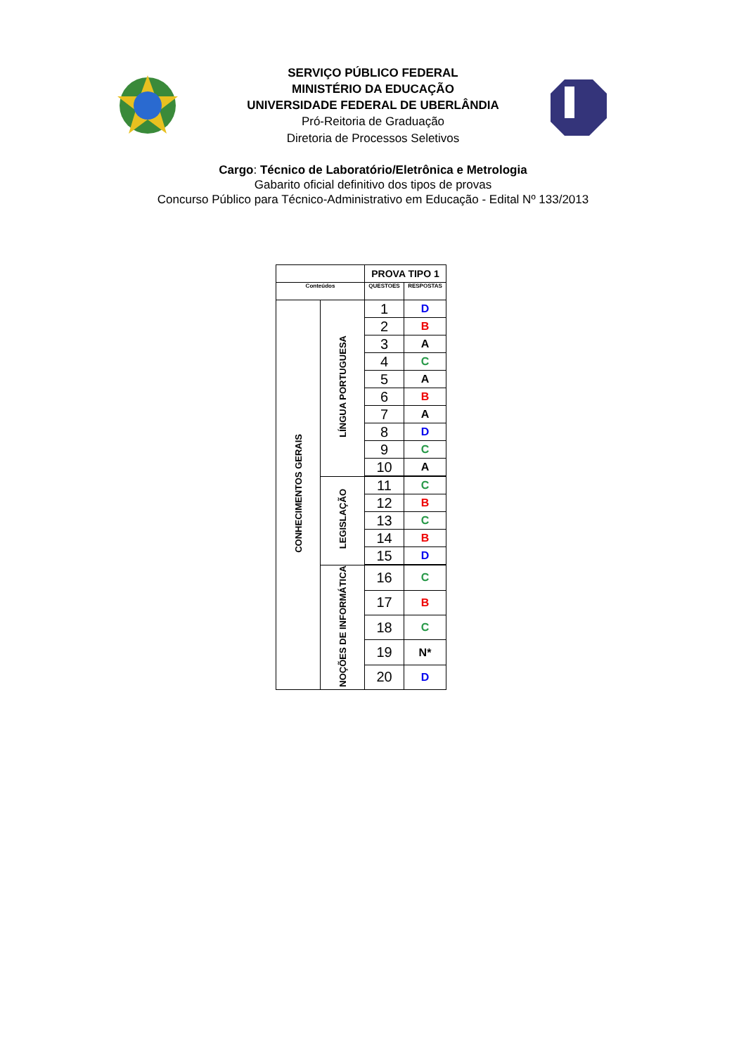SERVIÇO PÚBLICO FEDERAL
MINISTÉRIO DA EDUCAÇÃO
UNIVERSIDADE FEDERAL DE UBERLÂNDIA
Pró-Reitoria de Graduação
Diretoria de Processos Seletivos
Cargo: Técnico de Laboratório/Eletrônica e Metrologia
Gabarito oficial definitivo dos tipos de provas
Concurso Público para Técnico-Administrativo em Educação - Edital Nº 133/2013
| | | PROVA TIPO 1 | |
| Conteúdos | | QUESTOES | RESPOSTAS |
| CONHECIMENTOS GERAIS | LÍNGUA PORTUGUESA | 1 | D |
| | | 2 | B |
| | | 3 | A |
| | | 4 | C |
| | | 5 | A |
| | | 6 | B |
| | | 7 | A |
| | | 8 | D |
| | | 9 | C |
| | | 10 | A |
| | LEGISLAÇÃO | 11 | C |
| | | 12 | B |
| | | 13 | C |
| | | 14 | B |
| | | 15 | D |
| | NOÇÕES DE INFORMÁTICA | 16 | C |
| | | 17 | B |
| | | 18 | C |
| | | 19 | N* |
| | | 20 | D |